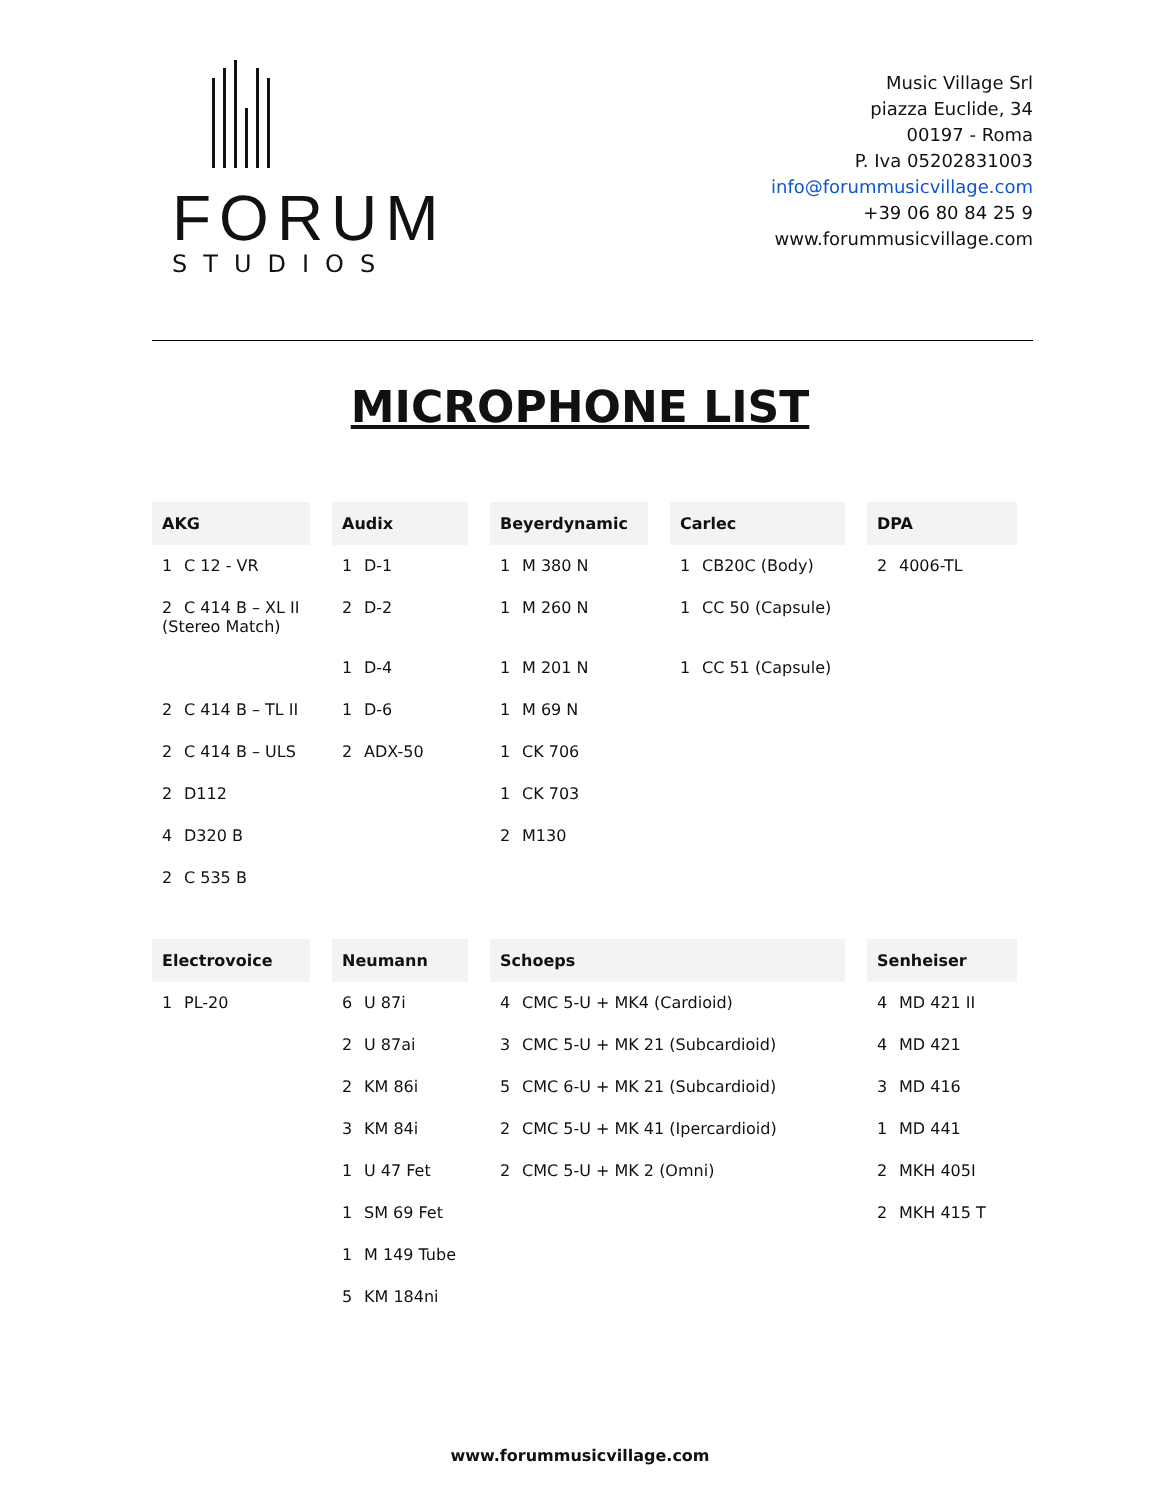FORUM
STUDIOS
Music Village Srl
piazza Euclide, 34
00197 - Roma
P. Iva 05202831003
info@forummusicvillage.com
+39 06 80 84 25 9
www.forummusicvillage.com
MICROPHONE LIST
| AKG | Audix | Beyerdynamic | Carlec | DPA |
| --- | --- | --- | --- | --- |
| 1 C 12 - VR | 1 D-1 | 1 M 380 N | 1 CB20C (Body) | 2 4006-TL |
| 2 C 414 B – XL II (Stereo Match) | 2 D-2 | 1 M 260 N | 1 CC 50 (Capsule) | |
| | 1 D-4 | 1 M 201 N | 1 CC 51 (Capsule) | |
| 2 C 414 B – TL II | 1 D-6 | 1 M 69 N | | |
| 2 C 414 B – ULS | 2 ADX-50 | 1 CK 706 | | |
| 2 D112 | | 1 CK 703 | | |
| 4 D320 B | | 2 M130 | | |
| 2 C 535 B | | | | |
| Electrovoice | Neumann | Schoeps | Senheiser |
| --- | --- | --- | --- |
| 1 PL-20 | 6 U 87i | 4 CMC 5-U + MK4 (Cardioid) | 4 MD 421 II |
| | 2 U 87ai | 3 CMC 5-U + MK 21 (Subcardioid) | 4 MD 421 |
| | 2 KM 86i | 5 CMC 6-U + MK 21 (Subcardioid) | 3 MD 416 |
| | 3 KM 84i | 2 CMC 5-U + MK 41 (Ipercardioid) | 1 MD 441 |
| | 1 U 47 Fet | 2 CMC 5-U + MK 2 (Omni) | 2 MKH 405I |
| | 1 SM 69 Fet | | 2 MKH 415 T |
| | 1 M 149 Tube | | |
| | 5 KM 184ni | | |
www.forummusicvillage.com